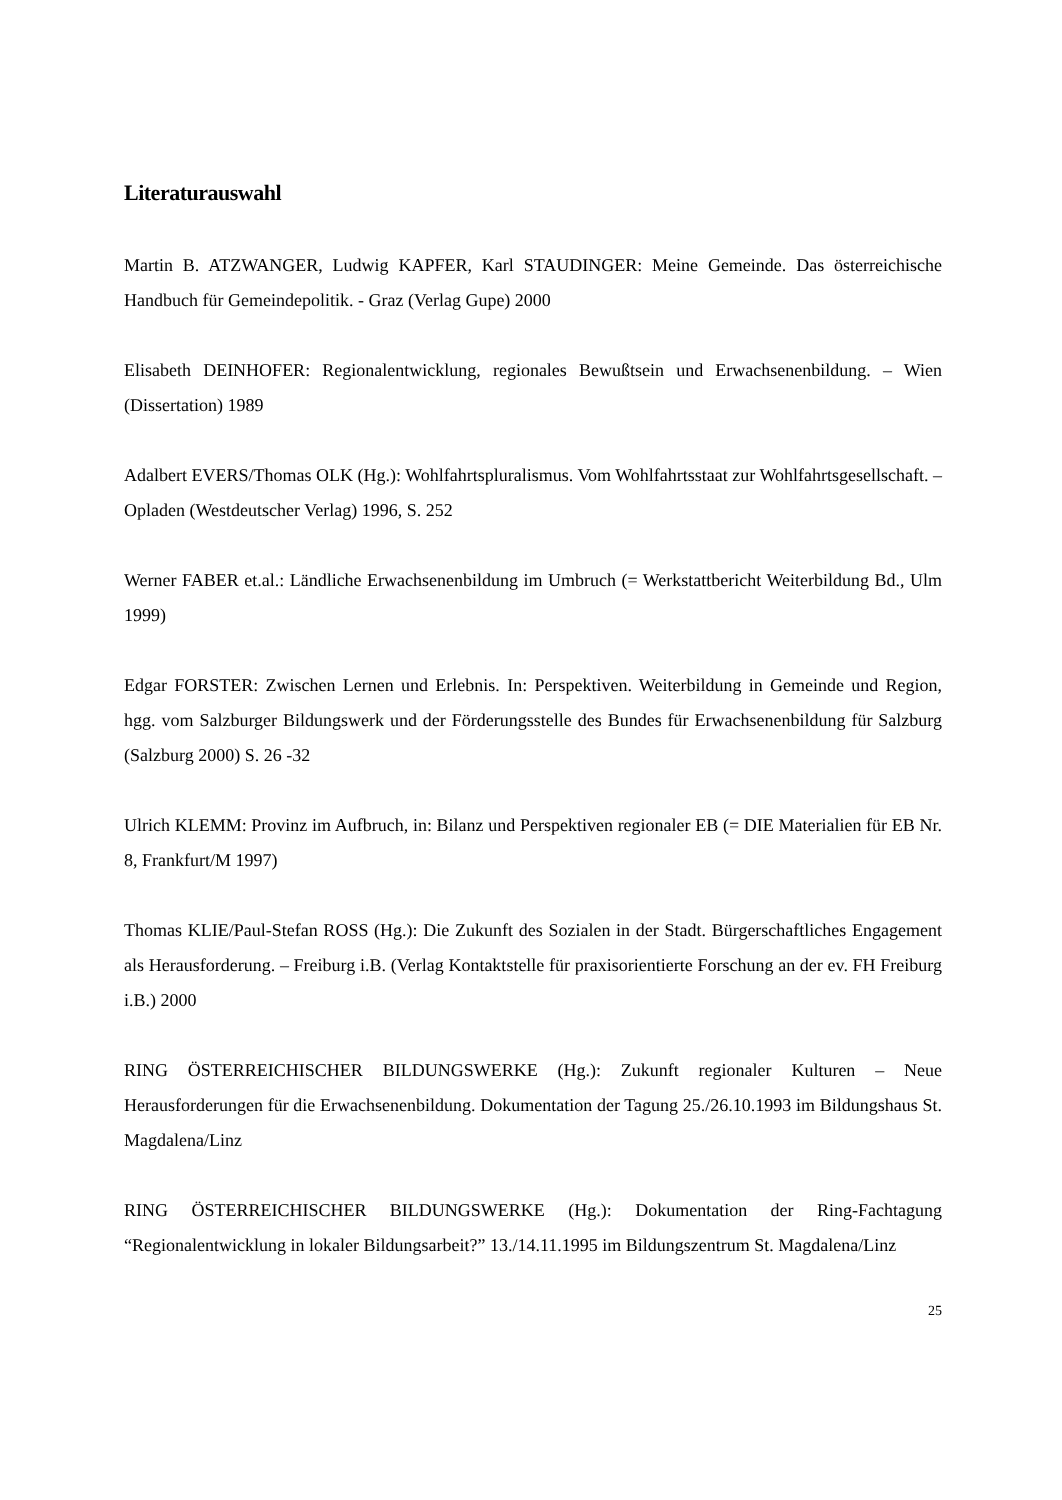Literaturauswahl
Martin B. ATZWANGER, Ludwig KAPFER, Karl STAUDINGER: Meine Gemeinde. Das österreichische Handbuch für Gemeindepolitik. - Graz (Verlag Gupe) 2000
Elisabeth DEINHOFER: Regionalentwicklung, regionales Bewußtsein und Erwachsenenbildung. – Wien (Dissertation) 1989
Adalbert EVERS/Thomas OLK (Hg.): Wohlfahrtspluralismus. Vom Wohlfahrtsstaat zur Wohlfahrtsgesellschaft. – Opladen (Westdeutscher Verlag) 1996, S. 252
Werner FABER et.al.: Ländliche Erwachsenenbildung im Umbruch (= Werkstattbericht Weiterbildung Bd., Ulm 1999)
Edgar FORSTER: Zwischen Lernen und Erlebnis. In: Perspektiven. Weiterbildung in Gemeinde und Region, hgg. vom Salzburger Bildungswerk und der Förderungsstelle des Bundes für Erwachsenenbildung für Salzburg (Salzburg 2000) S. 26 -32
Ulrich KLEMM: Provinz im Aufbruch, in: Bilanz und Perspektiven regionaler EB (= DIE Materialien für EB Nr. 8, Frankfurt/M 1997)
Thomas KLIE/Paul-Stefan ROSS (Hg.): Die Zukunft des Sozialen in der Stadt. Bürgerschaftliches Engagement als Herausforderung. – Freiburg i.B. (Verlag Kontaktstelle für praxisorientierte Forschung an der ev. FH Freiburg i.B.) 2000
RING ÖSTERREICHISCHER BILDUNGSWERKE (Hg.): Zukunft regionaler Kulturen – Neue Herausforderungen für die Erwachsenenbildung. Dokumentation der Tagung 25./26.10.1993 im Bildungshaus St. Magdalena/Linz
RING ÖSTERREICHISCHER BILDUNGSWERKE (Hg.): Dokumentation der Ring-Fachtagung “Regionalentwicklung in lokaler Bildungsarbeit?” 13./14.11.1995 im Bildungszentrum St. Magdalena/Linz
25